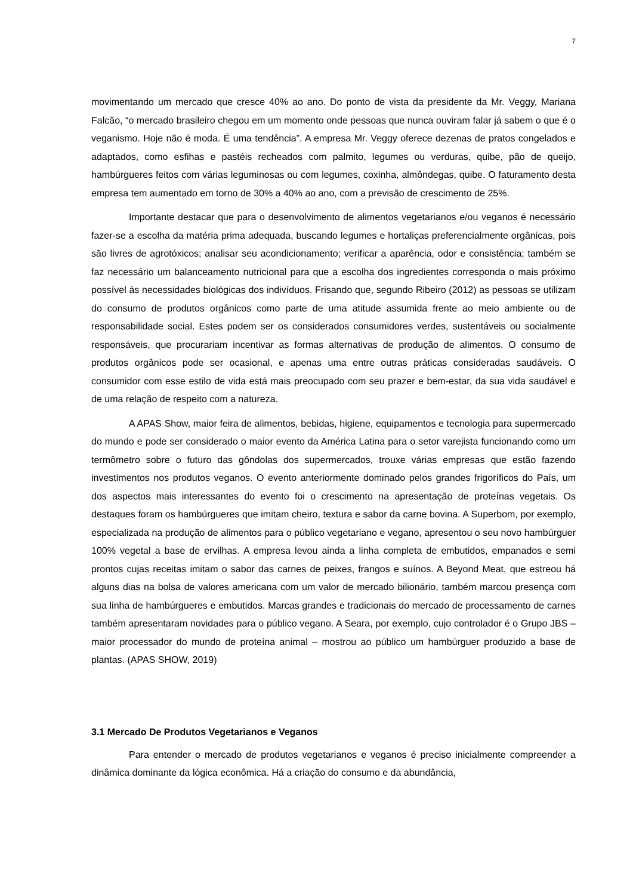7
movimentando um mercado que cresce 40% ao ano. Do ponto de vista da presidente da Mr. Veggy, Mariana Falcão, “o mercado brasileiro chegou em um momento onde pessoas que nunca ouviram falar já sabem o que é o veganismo. Hoje não é moda. É uma tendência”. A empresa Mr. Veggy oferece dezenas de pratos congelados e adaptados, como esfihas e pastéis recheados com palmito, legumes ou verduras, quibe, pão de queijo, hambúrgueres feitos com várias leguminosas ou com legumes, coxinha, almôndegas, quibe. O faturamento desta empresa tem aumentado em torno de 30% a 40% ao ano, com a previsão de crescimento de 25%.
Importante destacar que para o desenvolvimento de alimentos vegetarianos e/ou veganos é necessário fazer-se a escolha da matéria prima adequada, buscando legumes e hortaliças preferencialmente orgânicas, pois são livres de agrotóxicos; analisar seu acondicionamento; verificar a aparência, odor e consistência; também se faz necessário um balanceamento nutricional para que a escolha dos ingredientes corresponda o mais próximo possível às necessidades biológicas dos indivíduos. Frisando que, segundo Ribeiro (2012) as pessoas se utilizam do consumo de produtos orgânicos como parte de uma atitude assumida frente ao meio ambiente ou de responsabilidade social. Estes podem ser os considerados consumidores verdes, sustentáveis ou socialmente responsáveis, que procurariam incentivar as formas alternativas de produção de alimentos. O consumo de produtos orgânicos pode ser ocasional, e apenas uma entre outras práticas consideradas saudáveis. O consumidor com esse estilo de vida está mais preocupado com seu prazer e bem-estar, da sua vida saudável e de uma relação de respeito com a natureza.
A APAS Show, maior feira de alimentos, bebidas, higiene, equipamentos e tecnologia para supermercado do mundo e pode ser considerado o maior evento da América Latina para o setor varejista funcionando como um termômetro sobre o futuro das gôndolas dos supermercados, trouxe várias empresas que estão fazendo investimentos nos produtos veganos. O evento anteriormente dominado pelos grandes frigoríficos do País, um dos aspectos mais interessantes do evento foi o crescimento na apresentação de proteínas vegetais. Os destaques foram os hambúrgueres que imitam cheiro, textura e sabor da carne bovina. A Superbom, por exemplo, especializada na produção de alimentos para o público vegetariano e vegano, apresentou o seu novo hambúrguer 100% vegetal a base de ervilhas. A empresa levou ainda a linha completa de embutidos, empanados e semi prontos cujas receitas imitam o sabor das carnes de peixes, frangos e suínos. A Beyond Meat, que estreou há alguns dias na bolsa de valores americana com um valor de mercado bilionário, também marcou presença com sua linha de hambúrgueres e embutidos. Marcas grandes e tradicionais do mercado de processamento de carnes também apresentaram novidades para o público vegano. A Seara, por exemplo, cujo controlador é o Grupo JBS – maior processador do mundo de proteína animal – mostrou ao público um hambúrguer produzido a base de plantas. (APAS SHOW, 2019)
3.1 Mercado De Produtos Vegetarianos e Veganos
Para entender o mercado de produtos vegetarianos e veganos é preciso inicialmente compreender a dinâmica dominante da lógica econômica. Há a criação do consumo e da abundância,